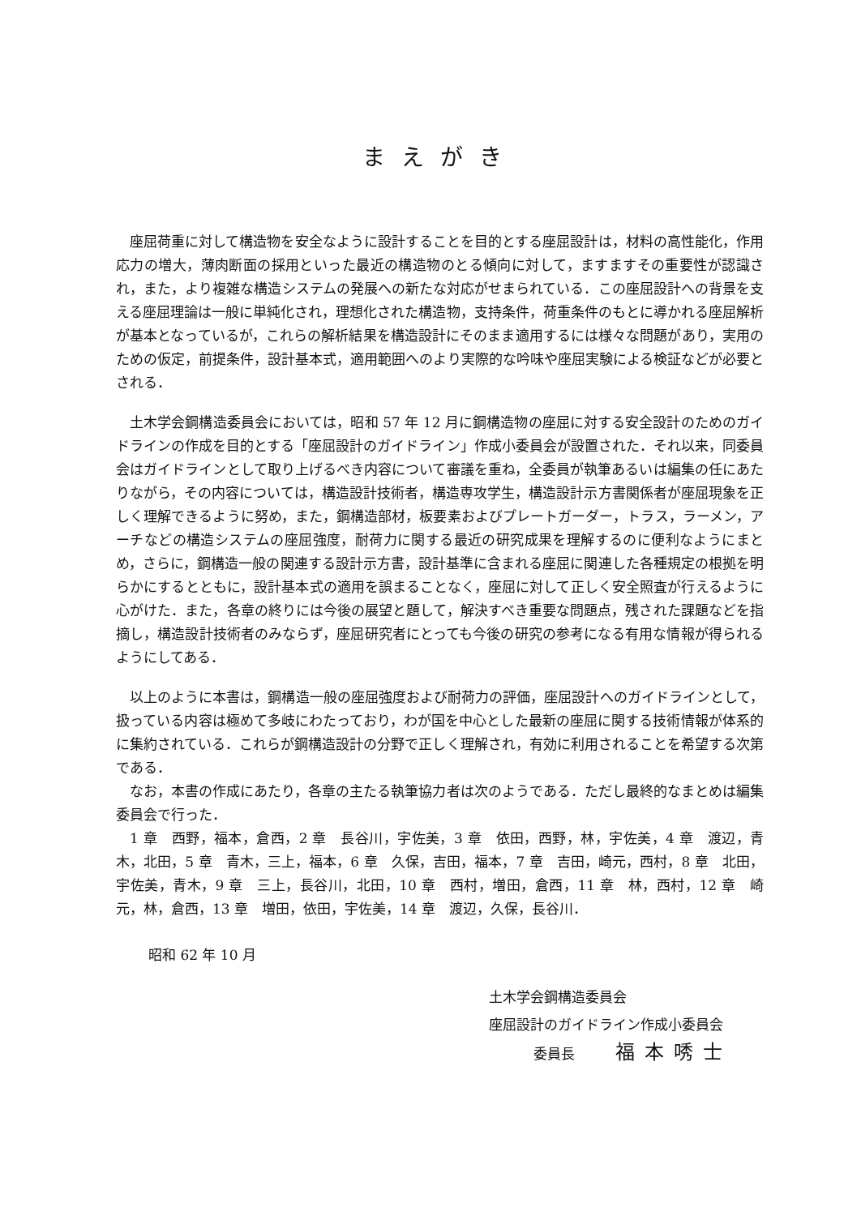まえがき
座屈荷重に対して構造物を安全なように設計することを目的とする座屈設計は，材料の高性能化，作用応力の増大，薄肉断面の採用といった最近の構造物のとる傾向に対して，ますますその重要性が認識され，また，より複雑な構造システムの発展への新たな対応がせまられている．この座屈設計への背景を支える座屈理論は一般に単純化され，理想化された構造物，支持条件，荷重条件のもとに導かれる座屈解析が基本となっているが，これらの解析結果を構造設計にそのまま適用するには様々な問題があり，実用のための仮定，前提条件，設計基本式，適用範囲へのより実際的な吟味や座屈実験による検証などが必要とされる．
土木学会鋼構造委員会においては，昭和 57 年 12 月に鋼構造物の座屈に対する安全設計のためのガイドラインの作成を目的とする「座屈設計のガイドライン」作成小委員会が設置された．それ以来，同委員会はガイドラインとして取り上げるべき内容について審議を重ね，全委員が執筆あるいは編集の任にあたりながら，その内容については，構造設計技術者，構造専攻学生，構造設計示方書関係者が座屈現象を正しく理解できるように努め，また，鋼構造部材，板要素およびプレートガーダー，トラス，ラーメン，アーチなどの構造システムの座屈強度，耐荷力に関する最近の研究成果を理解するのに便利なようにまとめ，さらに，鋼構造一般の関連する設計示方書，設計基準に含まれる座屈に関連した各種規定の根拠を明らかにするとともに，設計基本式の適用を誤まることなく，座屈に対して正しく安全照査が行えるように心がけた．また，各章の終りには今後の展望と題して，解決すべき重要な問題点，残された課題などを指摘し，構造設計技術者のみならず，座屈研究者にとっても今後の研究の参考になる有用な情報が得られるようにしてある．
以上のように本書は，鋼構造一般の座屈強度および耐荷力の評価，座屈設計へのガイドラインとして，扱っている内容は極めて多岐にわたっており，わが国を中心とした最新の座屈に関する技術情報が体系的に集約されている．これらが鋼構造設計の分野で正しく理解され，有効に利用されることを希望する次第である．
なお，本書の作成にあたり，各章の主たる執筆協力者は次のようである．ただし最終的なまとめは編集委員会で行った．
1 章　西野，福本，倉西，2 章　長谷川，宇佐美，3 章　依田，西野，林，宇佐美，4 章　渡辺，青木，北田，5 章　青木，三上，福本，6 章　久保，吉田，福本，7 章　吉田，崎元，西村，8 章　北田，宇佐美，青木，9 章　三上，長谷川，北田，10 章　西村，増田，倉西，11 章　林，西村，12 章　崎元，林，倉西，13 章　増田，依田，宇佐美，14 章　渡辺，久保，長谷川．
昭和 62 年 10 月
土木学会鋼構造委員会
座屈設計のガイドライン作成小委員会
委員長 福本唀士